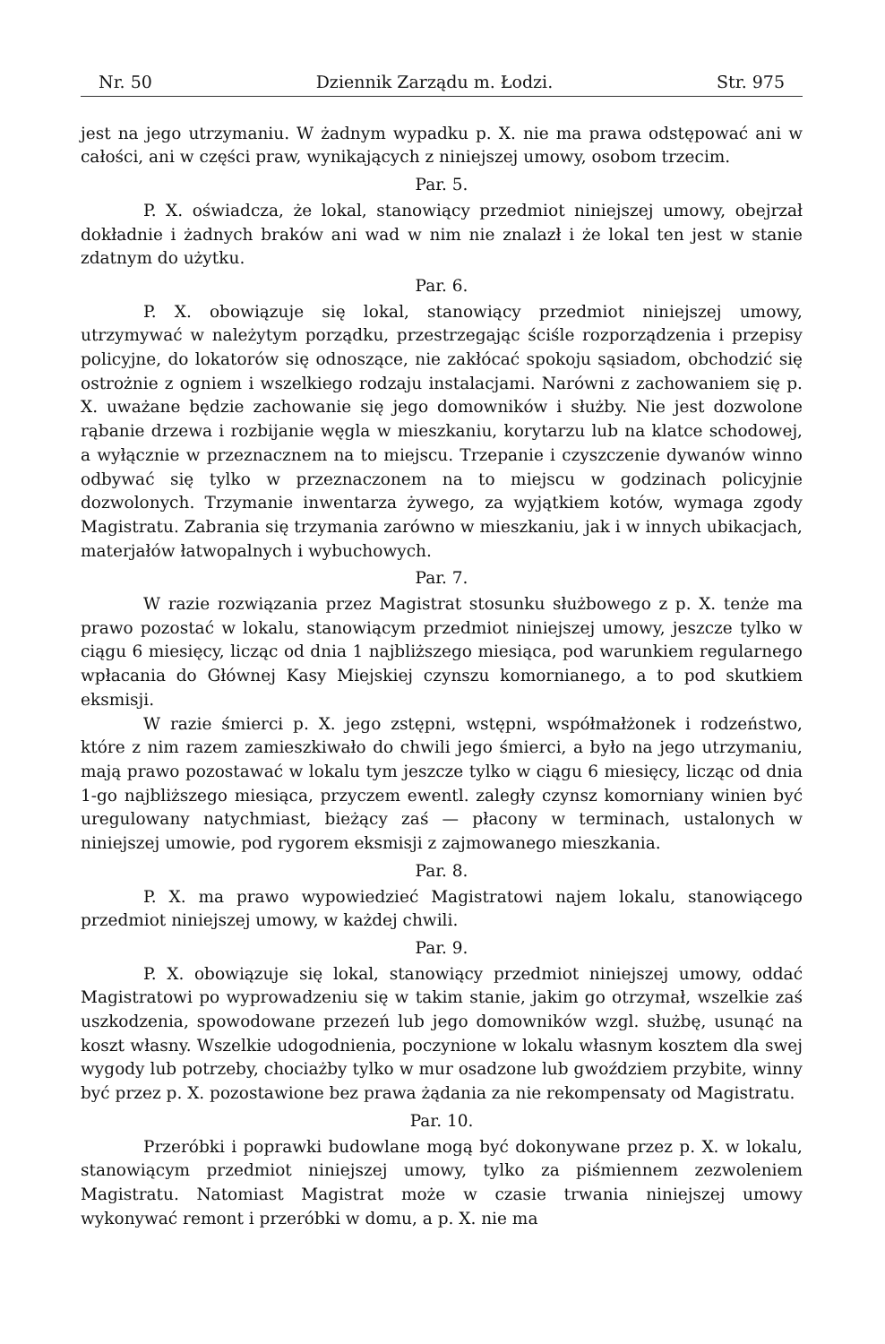Nr. 50 Dziennik Zarządu m. Łodzi. Str. 975
jest na jego utrzymaniu. W żadnym wypadku p. X. nie ma prawa odstępować ani w całości, ani w części praw, wynikających z niniejszej umowy, osobom trzecim.
Par. 5.
P. X. oświadcza, że lokal, stanowiący przedmiot niniejszej umowy, obejrzał dokładnie i żadnych braków ani wad w nim nie znalazł i że lokal ten jest w stanie zdatnym do użytku.
Par. 6.
P. X. obowiązuje się lokal, stanowiący przedmiot niniejszej umowy, utrzymywać w należytym porządku, przestrzegając ściśle rozporządzenia i przepisy policyjne, do lokatorów się odnoszące, nie zakłócać spokoju sąsiadom, obchodzić się ostrożnie z ogniem i wszelkiego rodzaju instalacjami. Narówni z zachowaniem się p. X. uważane będzie zachowanie się jego domowników i służby. Nie jest dozwolone rąbanie drzewa i rozbijanie węgla w mieszkaniu, korytarzu lub na klatce schodowej, a wyłącznie w przeznacznem na to miejscu. Trzepanie i czyszczenie dywanów winno odbywać się tylko w przeznaczonem na to miejscu w godzinach policyjnie dozwolonych. Trzymanie inwentarza żywego, za wyjątkiem kotów, wymaga zgody Magistratu. Zabrania się trzymania zarówno w mieszkaniu, jak i w innych ubikacjach, materjałów łatwopalnych i wybuchowych.
Par. 7.
W razie rozwiązania przez Magistrat stosunku służbowego z p. X. tenże ma prawo pozostać w lokalu, stanowiącym przedmiot niniejszej umowy, jeszcze tylko w ciągu 6 miesięcy, licząc od dnia 1 najbliższego miesiąca, pod warunkiem regularnego wpłacania do Głównej Kasy Miejskiej czynszu komornianego, a to pod skutkiem eksmisji.
W razie śmierci p. X. jego zstępni, wstępni, współmałżonek i rodzeństwo, które z nim razem zamieszkiwało do chwili jego śmierci, a było na jego utrzymaniu, mają prawo pozostawać w lokalu tym jeszcze tylko w ciągu 6 miesięcy, licząc od dnia 1-go najbliższego miesiąca, przyczem ewentl. zaległy czynsz komorniany winien być uregulowany natychmiast, bieżący zaś — płacony w terminach, ustalonych w niniejszej umowie, pod rygorem eksmisji z zajmowanego mieszkania.
Par. 8.
P. X. ma prawo wypowiedzieć Magistratowi najem lokalu, stanowiącego przedmiot niniejszej umowy, w każdej chwili.
Par. 9.
P. X. obowiązuje się lokal, stanowiący przedmiot niniejszej umowy, oddać Magistratowi po wyprowadzeniu się w takim stanie, jakim go otrzymał, wszelkie zaś uszkodzenia, spowodowane przezeń lub jego domowników wzgl. służbę, usunąć na koszt własny. Wszelkie udogodnienia, poczynione w lokalu własnym kosztem dla swej wygody lub potrzeby, chociażby tylko w mur osadzone lub gwoździem przybite, winny być przez p. X. pozostawione bez prawa żądania za nie rekompensaty od Magistratu.
Par. 10.
Przeróbki i poprawki budowlane mogą być dokonywane przez p. X. w lokalu, stanowiącym przedmiot niniejszej umowy, tylko za piśmiennem zezwoleniem Magistratu. Natomiast Magistrat może w czasie trwania niniejszej umowy wykonywać remont i przeróbki w domu, a p. X. nie ma